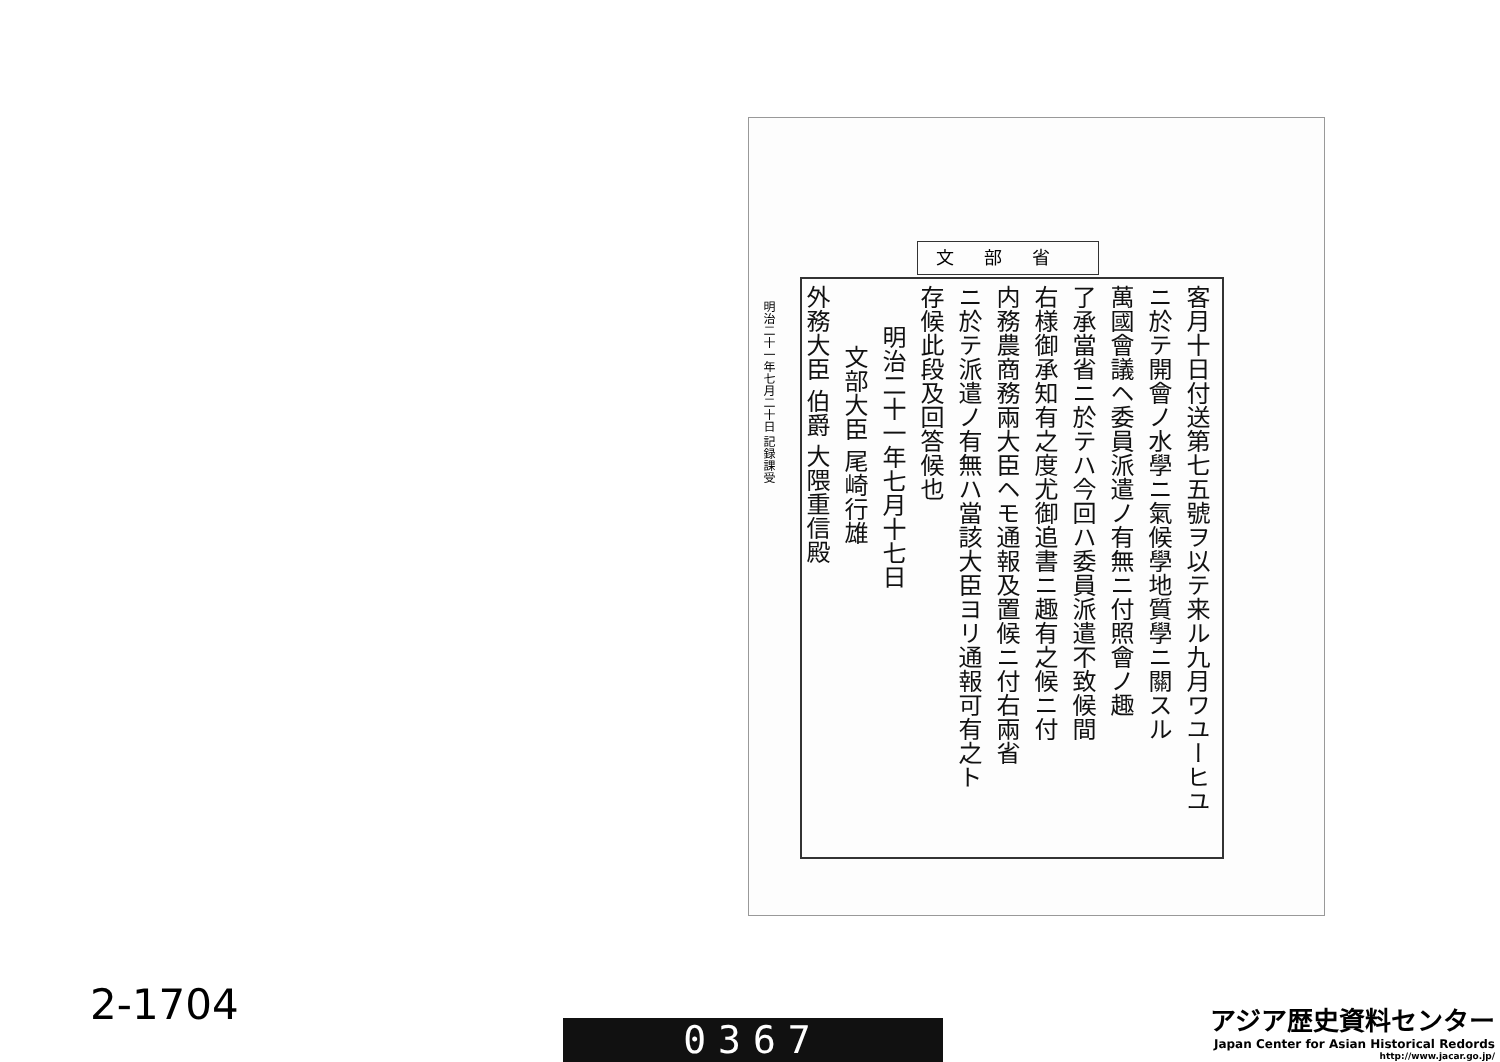文部省
明治二十一年七月二十日 記録課受
客月十日付送第七五號ヲ以テ来ル九月ワユーヒユ
ニ於テ開會ノ水學ニ氣候學地質學ニ關スル
萬國會議ヘ委員派遣ノ有無ニ付照會ノ趣
了承當省ニ於テハ今回ハ委員派遣不致候間
右様御承知有之度尤御追書ニ趣有之候ニ付
内務農商務兩大臣ヘモ通報及置候ニ付右兩省
ニ於テ派遣ノ有無ハ當該大臣ヨリ通報可有之ト
存候此段及回答候也
明治二十一年七月十七日
文部大臣 尾崎行雄
外務大臣 伯爵 大隈重信殿
2-1704
0367
アジア歴史資料センター
Japan Center for Asian Historical Redords
http://www.jacar.go.jp/